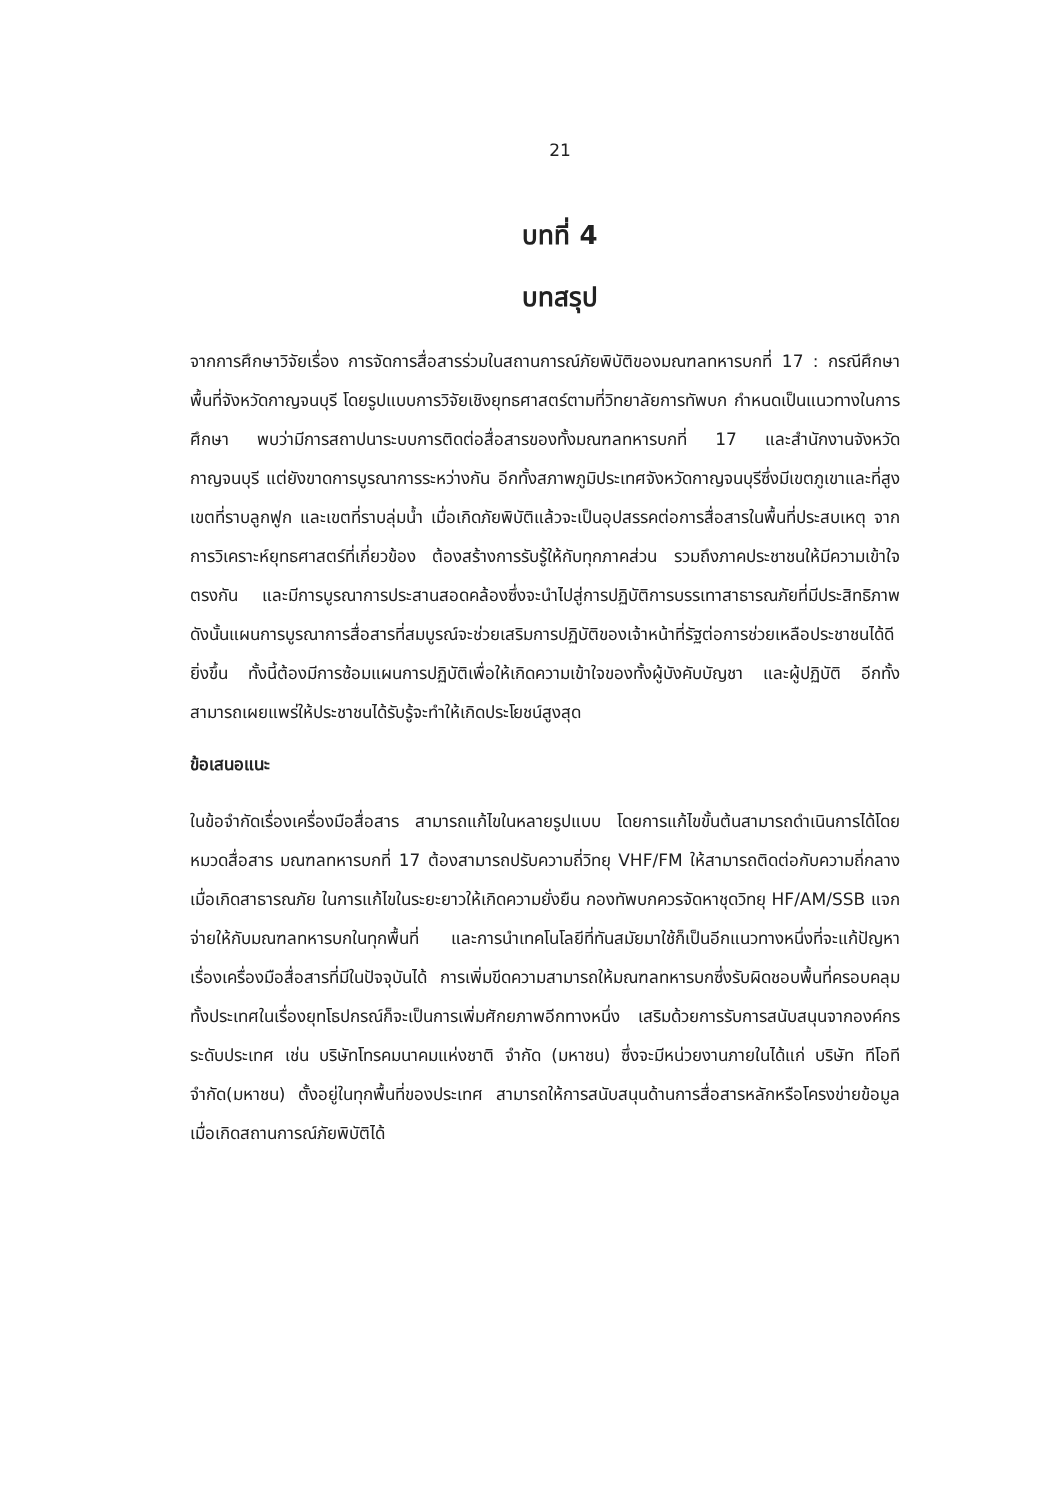21
บทที่ 4
บทสรุป
จากการศึกษาวิจัยเรื่อง การจัดการสื่อสารร่วมในสถานการณ์ภัยพิบัติของมณฑลทหารบกที่ 17 : กรณีศึกษาพื้นที่จังหวัดกาญจนบุรี โดยรูปแบบการวิจัยเชิงยุทธศาสตร์ตามที่วิทยาลัยการทัพบก กำหนดเป็นแนวทางในการศึกษา พบว่ามีการสถาปนาระบบการติดต่อสื่อสารของทั้งมณฑลทหารบกที่ 17 และสำนักงานจังหวัดกาญจนบุรี แต่ยังขาดการบูรณาการระหว่างกัน อีกทั้งสภาพภูมิประเทศจังหวัดกาญจนบุรีซึ่งมีเขตภูเขาและที่สูง เขตที่ราบลูกฟูก และเขตที่ราบลุ่มน้ำ เมื่อเกิดภัยพิบัติแล้วจะเป็นอุปสรรคต่อการสื่อสารในพื้นที่ประสบเหตุ จากการวิเคราะห์ยุทธศาสตร์ที่เกี่ยวข้อง ต้องสร้างการรับรู้ให้กับทุกภาคส่วน รวมถึงภาคประชาชนให้มีความเข้าใจตรงกัน และมีการบูรณาการประสานสอดคล้องซึ่งจะนำไปสู่การปฏิบัติการบรรเทาสาธารณภัยที่มีประสิทธิภาพ ดังนั้นแผนการบูรณาการสื่อสารที่สมบูรณ์จะช่วยเสริมการปฏิบัติของเจ้าหน้าที่รัฐต่อการช่วยเหลือประชาชนได้ดียิ่งขึ้น ทั้งนี้ต้องมีการซ้อมแผนการปฏิบัติเพื่อให้เกิดความเข้าใจของทั้งผู้บังคับบัญชา และผู้ปฏิบัติ อีกทั้งสามารถเผยแพร่ให้ประชาชนได้รับรู้จะทำให้เกิดประโยชน์สูงสุด
ข้อเสนอแนะ
ในข้อจำกัดเรื่องเครื่องมือสื่อสาร สามารถแก้ไขในหลายรูปแบบ โดยการแก้ไขขั้นต้นสามารถดำเนินการได้โดยหมวดสื่อสาร มณฑลทหารบกที่ 17 ต้องสามารถปรับความถี่วิทยุ VHF/FM ให้สามารถติดต่อกับความถี่กลางเมื่อเกิดสาธารณภัย ในการแก้ไขในระยะยาวให้เกิดความยั่งยืน กองทัพบกควรจัดหาชุดวิทยุ HF/AM/SSB แจกจ่ายให้กับมณฑลทหารบกในทุกพื้นที่ และการนำเทคโนโลยีที่ทันสมัยมาใช้ก็เป็นอีกแนวทางหนึ่งที่จะแก้ปัญหาเรื่องเครื่องมือสื่อสารที่มีในปัจจุบันได้ การเพิ่มขีดความสามารถให้มณฑลทหารบกซึ่งรับผิดชอบพื้นที่ครอบคลุมทั้งประเทศในเรื่องยุทโธปกรณ์ก็จะเป็นการเพิ่มศักยภาพอีกทางหนึ่ง เสริมด้วยการรับการสนับสนุนจากองค์กรระดับประเทศ เช่น บริษัทโทรคมนาคมแห่งชาติ จำกัด (มหาชน) ซึ่งจะมีหน่วยงานภายในได้แก่ บริษัท ทีโอที จำกัด(มหาชน) ตั้งอยู่ในทุกพื้นที่ของประเทศ สามารถให้การสนับสนุนด้านการสื่อสารหลักหรือโครงข่ายข้อมูลเมื่อเกิดสถานการณ์ภัยพิบัติได้